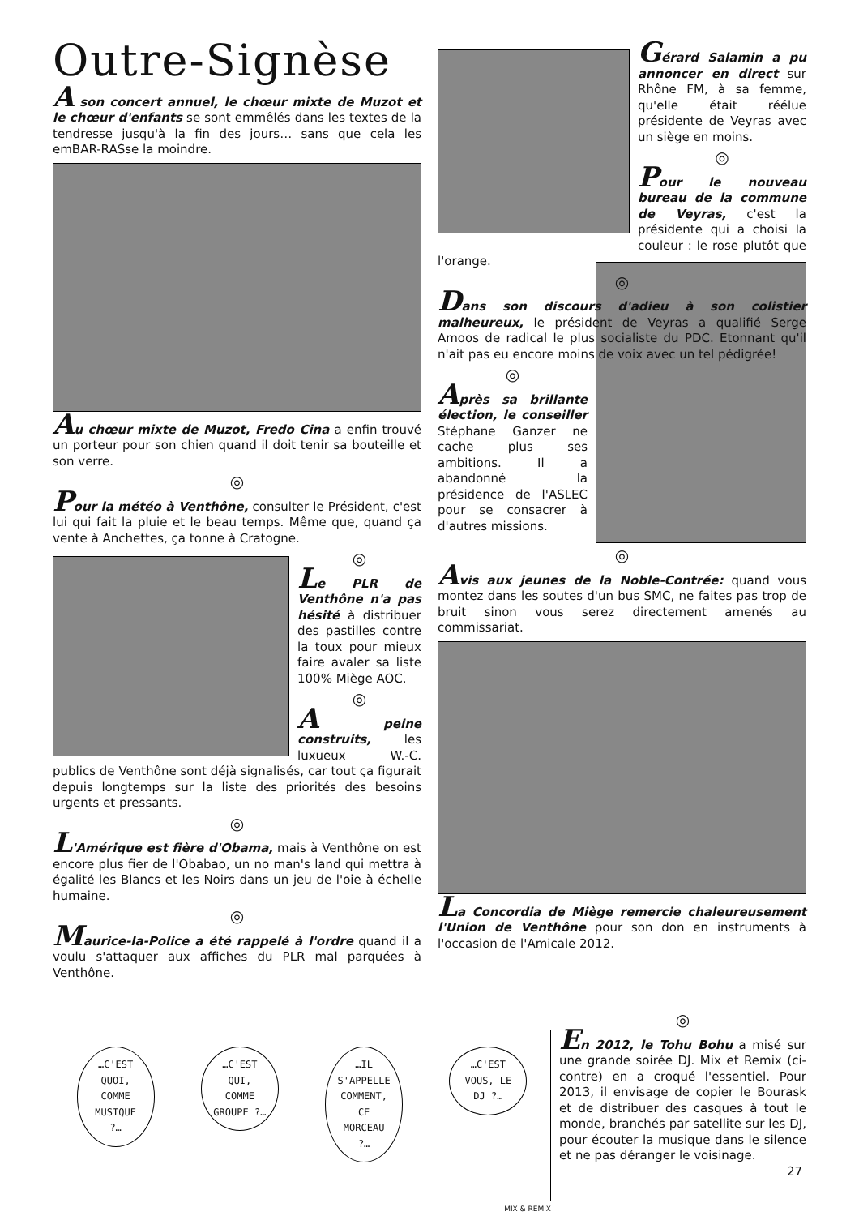Outre-Signèse
A son concert annuel, le chœur mixte de Muzot et le chœur d'enfants se sont emmêlés dans les textes de la tendresse jusqu'à la fin des jours… sans que cela les emBAR-RASse la moindre.
Au chœur mixte de Muzot, Fredo Cina a enfin trouvé un porteur pour son chien quand il doit tenir sa bouteille et son verre.
◎
Pour la météo à Venthône, consulter le Président, c'est lui qui fait la pluie et le beau temps. Même que, quand ça vente à Anchettes, ça tonne à Cratogne.
◎
Le PLR de Venthône n'a pas hésité à distribuer des pastilles contre la toux pour mieux faire avaler sa liste 100% Miège AOC.
◎
A peine construits, les luxueux W.-C. publics de Venthône sont déjà signalisés, car tout ça figurait depuis longtemps sur la liste des priorités des besoins urgents et pressants.
◎
L'Amérique est fière d'Obama, mais à Venthône on est encore plus fier de l'Obabao, un no man's land qui mettra à égalité les Blancs et les Noirs dans un jeu de l'oie à échelle humaine.
◎
Maurice-la-Police a été rappelé à l'ordre quand il a voulu s'attaquer aux affiches du PLR mal parquées à Venthône.
Gérard Salamin a pu annoncer en direct sur Rhône FM, à sa femme, qu'elle était réélue présidente de Veyras avec un siège en moins.
◎
Pour le nouveau bureau de la commune de Veyras, c'est la présidente qui a choisi la couleur : le rose plutôt que l'orange.
◎
Dans son discours d'adieu à son colistier malheureux, le président de Veyras a qualifié Serge Amoos de radical le plus socialiste du PDC. Etonnant qu'il n'ait pas eu encore moins de voix avec un tel pédigrée!
◎
Après sa brillante élection, le conseiller Stéphane Ganzer ne cache plus ses ambitions. Il a abandonné la présidence de l'ASLEC pour se consacrer à d'autres missions.
◎
Avis aux jeunes de la Noble-Contrée: quand vous montez dans les soutes d'un bus SMC, ne faites pas trop de bruit sinon vous serez directement amenés au commissariat.
La Concordia de Miège remercie chaleureusement l'Union de Venthône pour son don en instruments à l'occasion de l'Amicale 2012.
…C'EST QUOI, COMME MUSIQUE ?… …C'EST QUI, COMME GROUPE ?… …IL S'APPELLE COMMENT, CE MORCEAU ?… …C'EST VOUS, LE DJ ?…
MIX & REMIX
◎
En 2012, le Tohu Bohu a misé sur une grande soirée DJ. Mix et Remix (ci-contre) en a croqué l'essentiel. Pour 2013, il envisage de copier le Bourask et de distribuer des casques à tout le monde, branchés par satellite sur les DJ, pour écouter la musique dans le silence et ne pas déranger le voisinage.
27